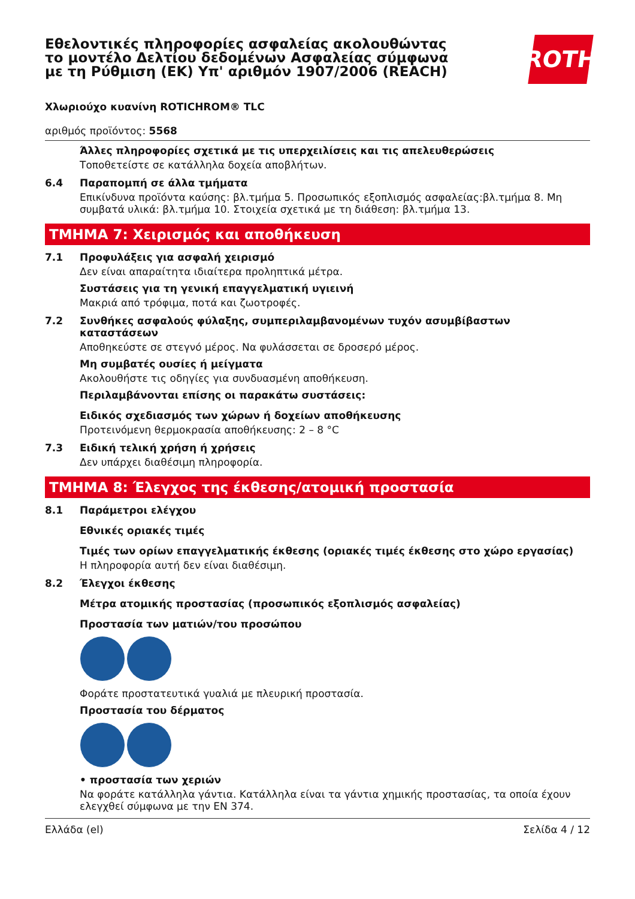Εθελοντικές πληροφορίες ασφαλείας ακολουθώντας το μοντέλο Δελτίου δεδομένων Ασφαλείας σύμφωνα με τη Ρύθμιση (ΕΚ) Υπ' αριθμόν 1907/2006 (REACH)
ROTH
Χλωριούχο κυανίνη ROTICHROM® TLC
αριθμός προϊόντος: 5568
Άλλες πληροφορίες σχετικά με τις υπερχειλίσεις και τις απελευθερώσεις
Τοποθετείστε σε κατάλληλα δοχεία αποβλήτων.
6.4 Παραπομπή σε άλλα τμήματα
Επικίνδυνα προϊόντα καύσης: βλ.τμήμα 5. Προσωπικός εξοπλισμός ασφαλείας:βλ.τμήμα 8. Μη συμβατά υλικά: βλ.τμήμα 10. Στοιχεία σχετικά με τη διάθεση: βλ.τμήμα 13.
ΤΜΗΜΑ 7: Χειρισμός και αποθήκευση
7.1 Προφυλάξεις για ασφαλή χειρισμό
Δεν είναι απαραίτητα ιδιαίτερα προληπτικά μέτρα.
Συστάσεις για τη γενική επαγγελματική υγιεινή
Μακριά από τρόφιμα, ποτά και ζωοτροφές.
7.2 Συνθήκες ασφαλούς φύλαξης, συμπεριλαμβανομένων τυχόν ασυμβίβαστων καταστάσεων
Αποθηκεύστε σε στεγνό μέρος. Να φυλάσσεται σε δροσερό μέρος.
Μη συμβατές ουσίες ή μείγματα
Ακολουθήστε τις οδηγίες για συνδυασμένη αποθήκευση.
Περιλαμβάνονται επίσης οι παρακάτω συστάσεις:
Ειδικός σχεδιασμός των χώρων ή δοχείων αποθήκευσης
Προτεινόμενη θερμοκρασία αποθήκευσης: 2 – 8 °C
7.3 Ειδική τελική χρήση ή χρήσεις
Δεν υπάρχει διαθέσιμη πληροφορία.
ΤΜΗΜΑ 8: Έλεγχος της έκθεσης/ατομική προστασία
8.1 Παράμετροι ελέγχου
Εθνικές οριακές τιμές
Τιμές των ορίων επαγγελματικής έκθεσης (οριακές τιμές έκθεσης στο χώρο εργασίας)
Η πληροφορία αυτή δεν είναι διαθέσιμη.
8.2 Έλεγχοι έκθεσης
Μέτρα ατομικής προστασίας (προσωπικός εξοπλισμός ασφαλείας)
Προστασία των ματιών/του προσώπου
Φοράτε προστατευτικά γυαλιά με πλευρική προστασία.
Προστασία του δέρματος
• προστασία των χεριών
Να φοράτε κατάλληλα γάντια. Κατάλληλα είναι τα γάντια χημικής προστασίας, τα οποία έχουν ελεγχθεί σύμφωνα με την EN 374.
Ελλάδα (el) Σελίδα 4 / 12